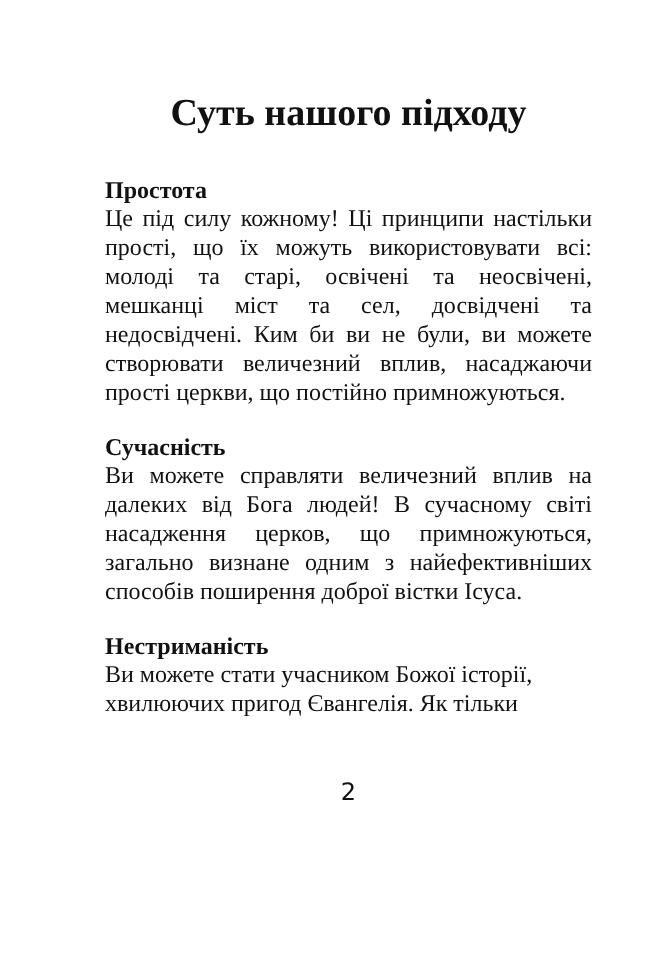Суть нашого підходу
Простота
Це під силу кожному! Ці принципи настільки прості, що їх можуть використовувати всі: молоді та старі, освічені та неосвічені, мешканці міст та сел, досвідчені та недосвідчені. Ким би ви не були, ви можете створювати величезний вплив, насаджаючи прості церкви, що постійно примножуються.
Сучасність
Ви можете справляти величезний вплив на далеких від Бога людей! В сучасному світі насадження церков, що примножуються, загально визнане одним з найефективніших способів поширення доброї вістки Ісуса.
Нестриманість
Ви можете стати учасником Божої історії, хвилюючих пригод Євангелія. Як тільки
2